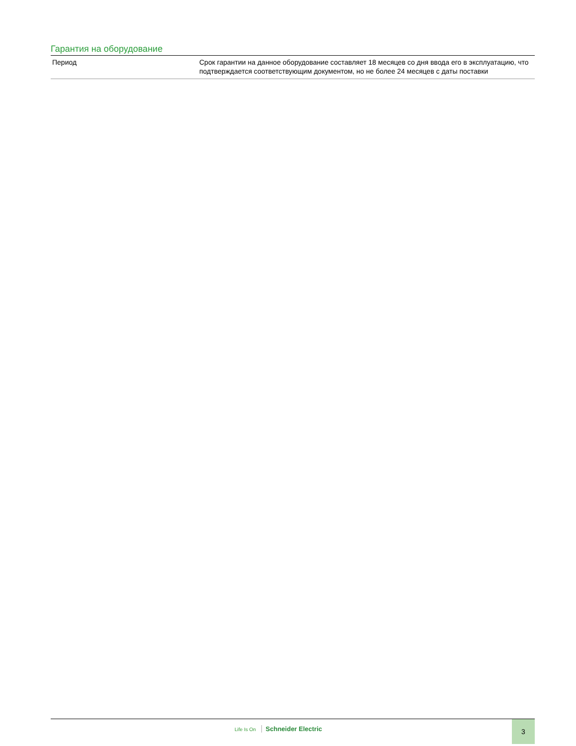Гарантия на оборудование
| Период | Срок гарантии на данное оборудование составляет 18 месяцев со дня ввода его в эксплуатацию, что подтверждается соответствующим документом, но не более 24 месяцев с даты поставки |
Life Is On Schneider Electric
3